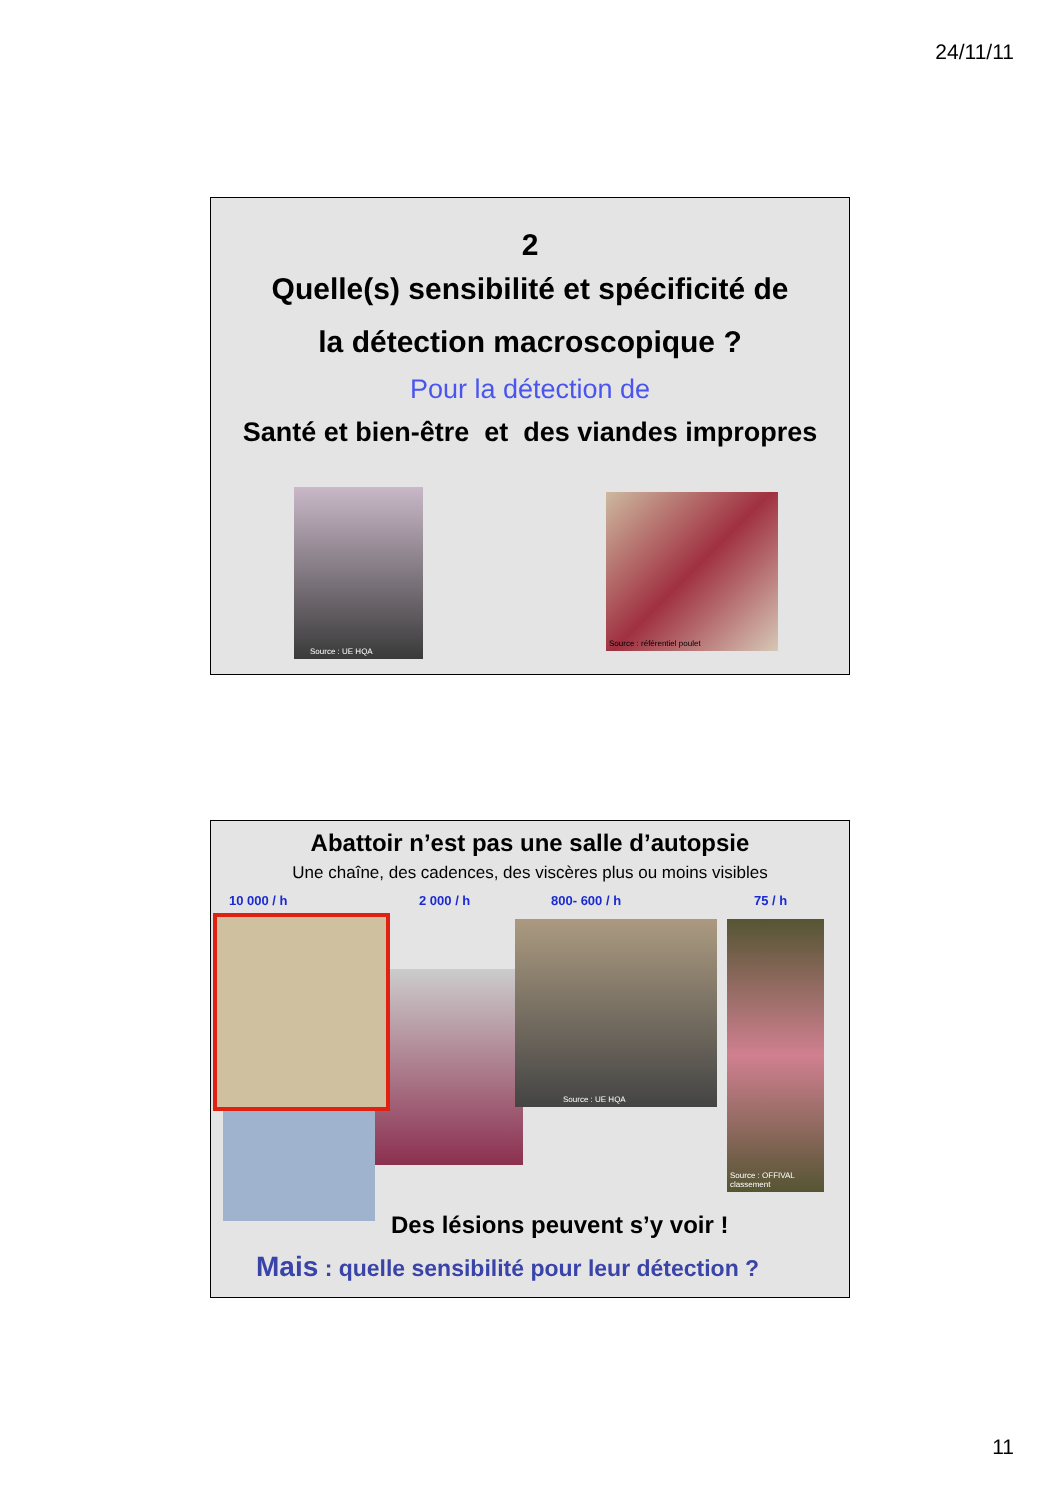24/11/11
2
Quelle(s) sensibilité et spécificité de
la détection macroscopique ?
Pour la détection de
Santé et bien-être et des viandes impropres
Source : UE HQA
Source : référentiel poulet
Abattoir n’est pas une salle d’autopsie
Une chaîne, des cadences, des viscères plus ou moins visibles
10 000 / h 2 000 / h 800- 600 / h 75 / h
Source : UE HQA
Source : OFFIVAL classement
Des lésions peuvent s’y voir !
Mais : quelle sensibilité pour leur détection ?
11